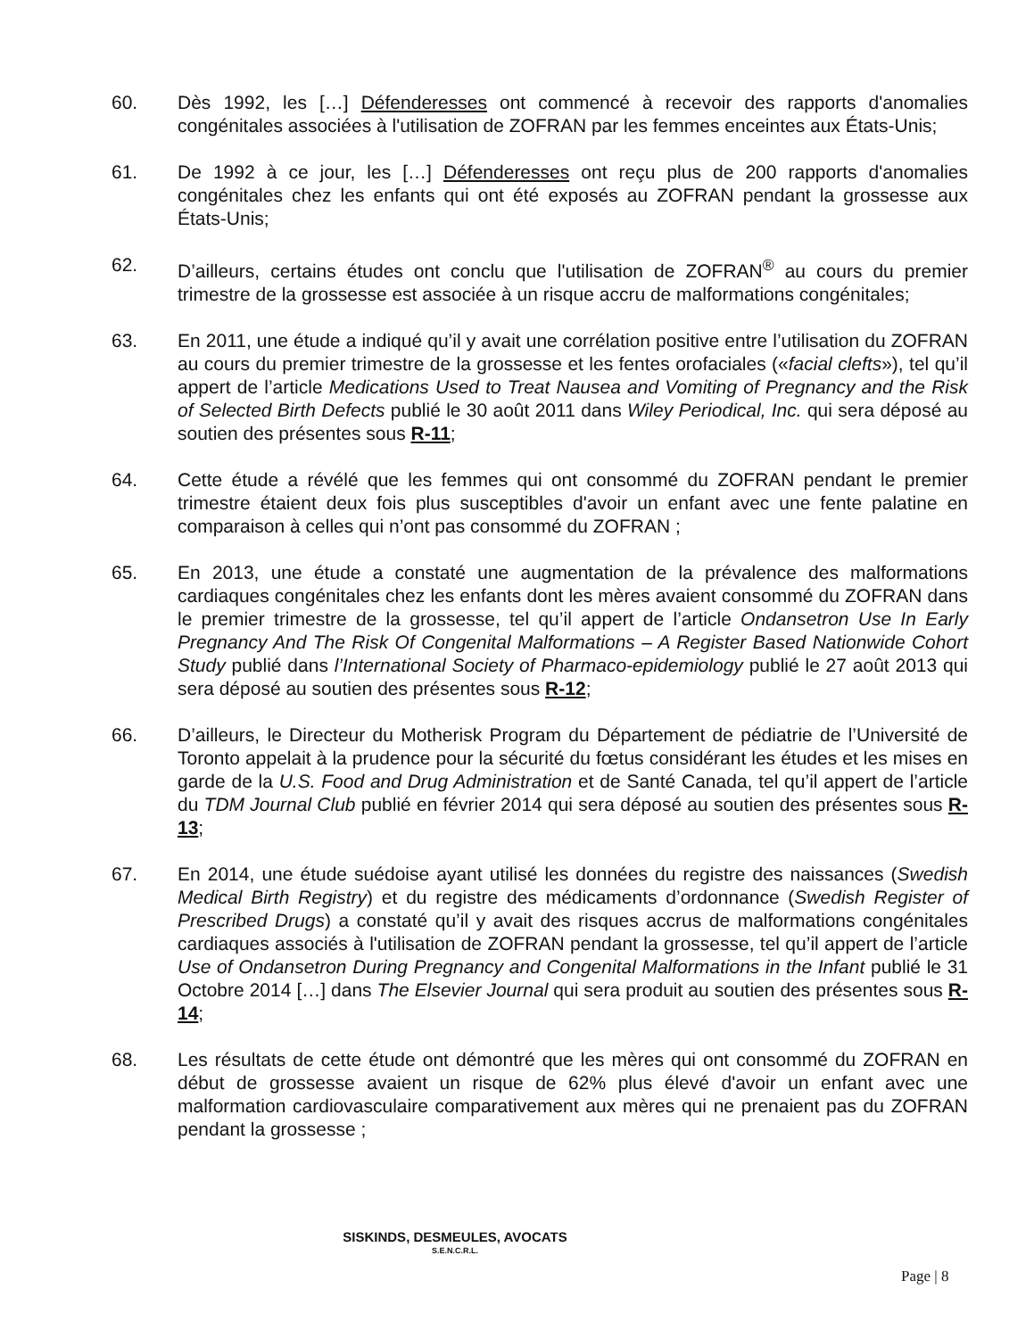60. Dès 1992, les […] Défenderesses ont commencé à recevoir des rapports d'anomalies congénitales associées à l'utilisation de ZOFRAN par les femmes enceintes aux États-Unis;
61. De 1992 à ce jour, les […] Défenderesses ont reçu plus de 200 rapports d'anomalies congénitales chez les enfants qui ont été exposés au ZOFRAN pendant la grossesse aux États-Unis;
62. D’ailleurs, certains études ont conclu que l'utilisation de ZOFRAN<sup>®</sup> au cours du premier trimestre de la grossesse est associée à un risque accru de malformations congénitales;
63. En 2011, une étude a indiqué qu’il y avait une corrélation positive entre l’utilisation du ZOFRAN au cours du premier trimestre de la grossesse et les fentes orofaciales («facial clefts»), tel qu’il appert de l’article Medications Used to Treat Nausea and Vomiting of Pregnancy and the Risk of Selected Birth Defects publié le 30 août 2011 dans Wiley Periodical, Inc. qui sera déposé au soutien des présentes sous R-11;
64. Cette étude a révélé que les femmes qui ont consommé du ZOFRAN pendant le premier trimestre étaient deux fois plus susceptibles d'avoir un enfant avec une fente palatine en comparaison à celles qui n’ont pas consommé du ZOFRAN ;
65. En 2013, une étude a constaté une augmentation de la prévalence des malformations cardiaques congénitales chez les enfants dont les mères avaient consommé du ZOFRAN dans le premier trimestre de la grossesse, tel qu’il appert de l’article Ondansetron Use In Early Pregnancy And The Risk Of Congenital Malformations – A Register Based Nationwide Cohort Study publié dans l’International Society of Pharmaco-epidemiology publié le 27 août 2013 qui sera déposé au soutien des présentes sous R-12;
66. D’ailleurs, le Directeur du Motherisk Program du Département de pédiatrie de l’Université de Toronto appelait à la prudence pour la sécurité du fœtus considérant les études et les mises en garde de la U.S. Food and Drug Administration et de Santé Canada, tel qu’il appert de l’article du TDM Journal Club publié en février 2014 qui sera déposé au soutien des présentes sous R-13;
67. En 2014, une étude suédoise ayant utilisé les données du registre des naissances (Swedish Medical Birth Registry) et du registre des médicaments d’ordonnance (Swedish Register of Prescribed Drugs) a constaté qu’il y avait des risques accrus de malformations congénitales cardiaques associés à l'utilisation de ZOFRAN pendant la grossesse, tel qu’il appert de l’article Use of Ondansetron During Pregnancy and Congenital Malformations in the Infant publié le 31 Octobre 2014 […] dans The Elsevier Journal qui sera produit au soutien des présentes sous R-14;
68. Les résultats de cette étude ont démontré que les mères qui ont consommé du ZOFRAN en début de grossesse avaient un risque de 62% plus élevé d'avoir un enfant avec une malformation cardiovasculaire comparativement aux mères qui ne prenaient pas du ZOFRAN pendant la grossesse ;
SISKINDS, DESMEULES, AVOCATS
S.E.N.C.R.L.
Page | 8